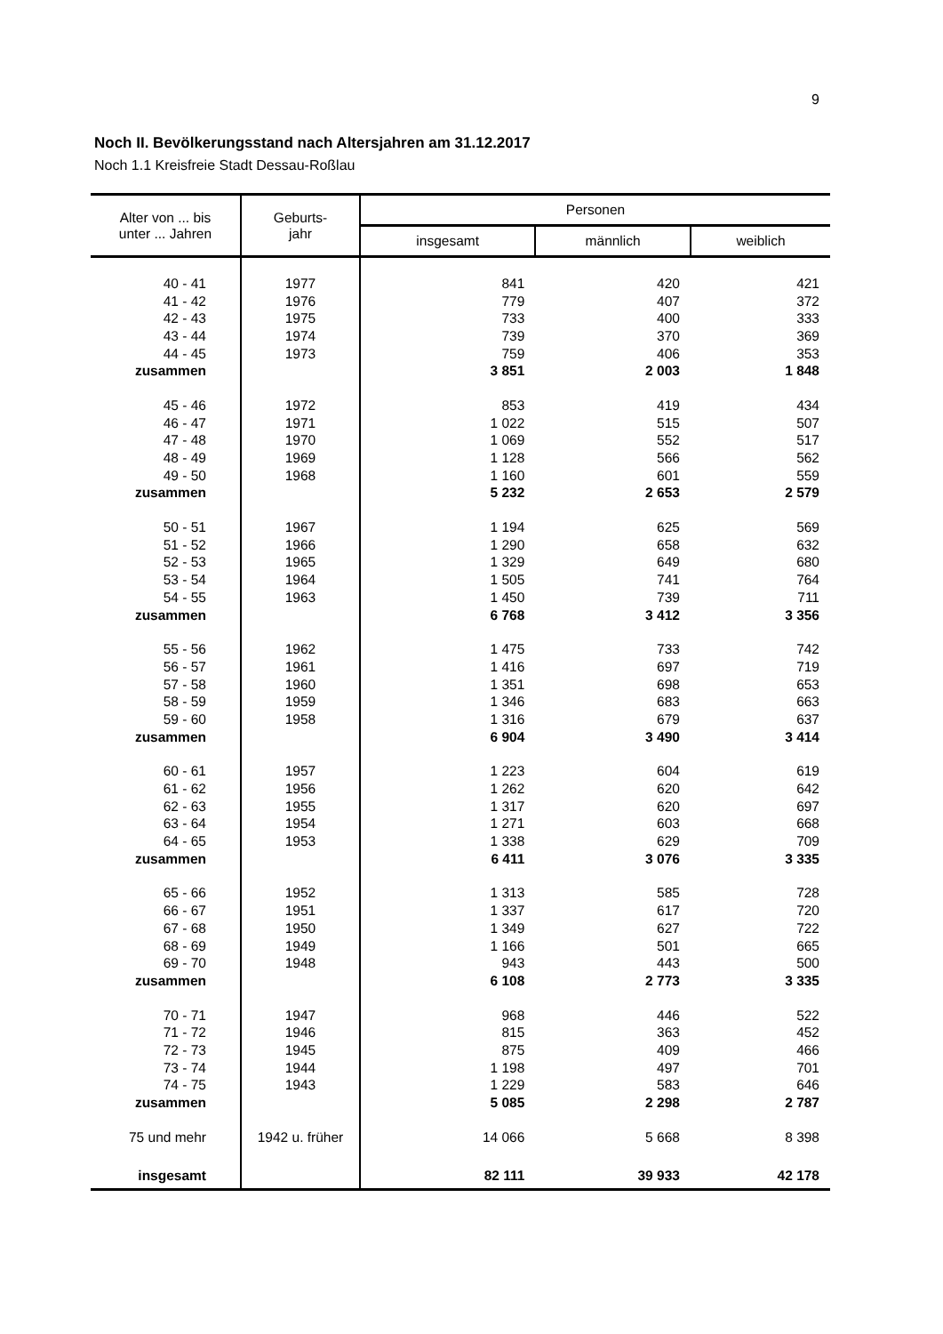9
Noch II. Bevölkerungsstand nach Altersjahren am 31.12.2017
Noch 1.1 Kreisfreie Stadt Dessau-Roßlau
| Alter von ... bis unter ... Jahren | Geburts- jahr | Personen | | |
| --- | --- | --- | --- | --- |
| | | insgesamt | männlich | weiblich |
| 40 - 41 | 1977 | 841 | 420 | 421 |
| 41 - 42 | 1976 | 779 | 407 | 372 |
| 42 - 43 | 1975 | 733 | 400 | 333 |
| 43 - 44 | 1974 | 739 | 370 | 369 |
| 44 - 45 | 1973 | 759 | 406 | 353 |
| zusammen | | 3 851 | 2 003 | 1 848 |
| 45 - 46 | 1972 | 853 | 419 | 434 |
| 46 - 47 | 1971 | 1 022 | 515 | 507 |
| 47 - 48 | 1970 | 1 069 | 552 | 517 |
| 48 - 49 | 1969 | 1 128 | 566 | 562 |
| 49 - 50 | 1968 | 1 160 | 601 | 559 |
| zusammen | | 5 232 | 2 653 | 2 579 |
| 50 - 51 | 1967 | 1 194 | 625 | 569 |
| 51 - 52 | 1966 | 1 290 | 658 | 632 |
| 52 - 53 | 1965 | 1 329 | 649 | 680 |
| 53 - 54 | 1964 | 1 505 | 741 | 764 |
| 54 - 55 | 1963 | 1 450 | 739 | 711 |
| zusammen | | 6 768 | 3 412 | 3 356 |
| 55 - 56 | 1962 | 1 475 | 733 | 742 |
| 56 - 57 | 1961 | 1 416 | 697 | 719 |
| 57 - 58 | 1960 | 1 351 | 698 | 653 |
| 58 - 59 | 1959 | 1 346 | 683 | 663 |
| 59 - 60 | 1958 | 1 316 | 679 | 637 |
| zusammen | | 6 904 | 3 490 | 3 414 |
| 60 - 61 | 1957 | 1 223 | 604 | 619 |
| 61 - 62 | 1956 | 1 262 | 620 | 642 |
| 62 - 63 | 1955 | 1 317 | 620 | 697 |
| 63 - 64 | 1954 | 1 271 | 603 | 668 |
| 64 - 65 | 1953 | 1 338 | 629 | 709 |
| zusammen | | 6 411 | 3 076 | 3 335 |
| 65 - 66 | 1952 | 1 313 | 585 | 728 |
| 66 - 67 | 1951 | 1 337 | 617 | 720 |
| 67 - 68 | 1950 | 1 349 | 627 | 722 |
| 68 - 69 | 1949 | 1 166 | 501 | 665 |
| 69 - 70 | 1948 | 943 | 443 | 500 |
| zusammen | | 6 108 | 2 773 | 3 335 |
| 70 - 71 | 1947 | 968 | 446 | 522 |
| 71 - 72 | 1946 | 815 | 363 | 452 |
| 72 - 73 | 1945 | 875 | 409 | 466 |
| 73 - 74 | 1944 | 1 198 | 497 | 701 |
| 74 - 75 | 1943 | 1 229 | 583 | 646 |
| zusammen | | 5 085 | 2 298 | 2 787 |
| 75 und mehr | 1942 u. früher | 14 066 | 5 668 | 8 398 |
| insgesamt | | 82 111 | 39 933 | 42 178 |